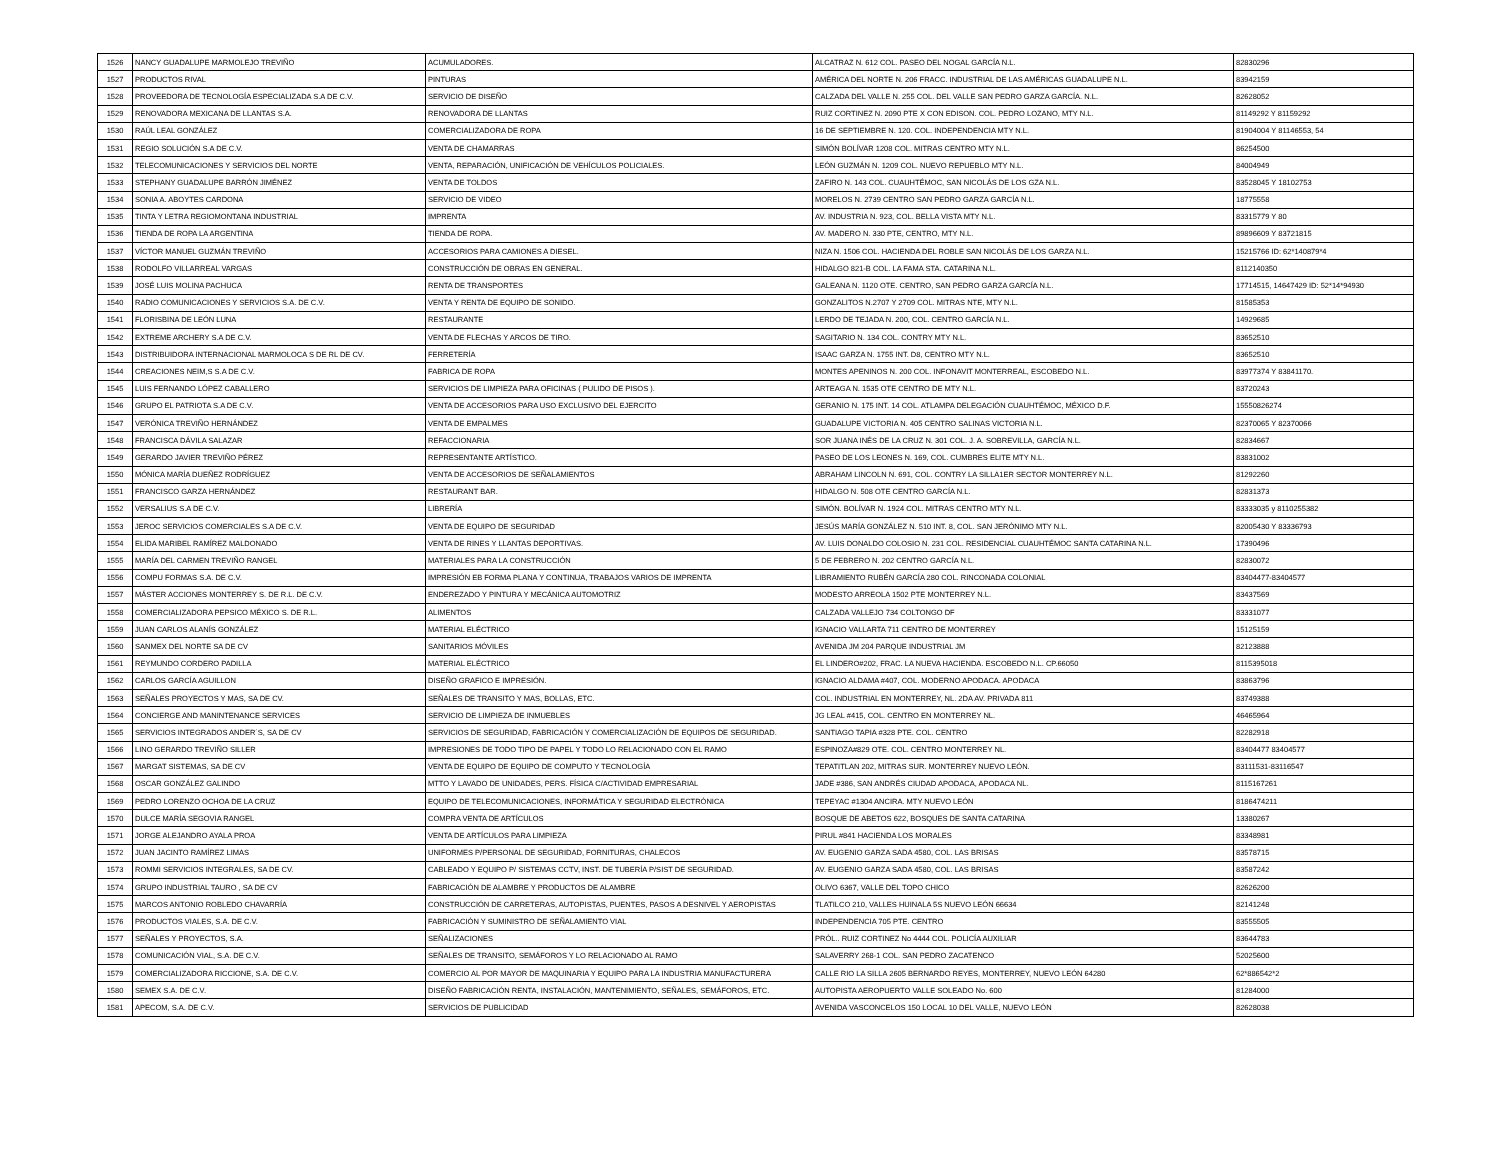| 1526 | NANCY GUADALUPE MARMOLEJO TREVIÑO | ACUMULADORES. | ALCATRAZ N. 612 COL. PASEO DEL NOGAL GARCÍA N.L. | 82830296 |
| 1527 | PRODUCTOS RIVAL | PINTURAS | AMÉRICA DEL NORTE N. 206 FRACC. INDUSTRIAL DE LAS AMÉRICAS GUADALUPE N.L. | 83942159 |
| 1528 | PROVEEDORA DE TECNOLOGÍA ESPECIALIZADA S.A DE C.V. | SERVICIO DE DISEÑO | CALZADA DEL VALLE N. 255 COL. DEL VALLE SAN PEDRO GARZA GARCÍA. N.L. | 82628052 |
| 1529 | RENOVADORA MEXICANA DE LLANTAS S.A. | RENOVADORA DE LLANTAS | RUIZ CORTINEZ N. 2090 PTE X CON EDISON. COL. PEDRO LOZANO, MTY N.L. | 81149292 Y 81159292 |
| 1530 | RAÚL LEAL GONZÁLEZ | COMERCIALIZADORA DE ROPA | 16 DE SEPTIEMBRE N. 120. COL. INDEPENDENCIA MTY N.L. | 81904004 Y 81146553, 54 |
| 1531 | REGIO SOLUCIÓN S.A DE C.V. | VENTA DE CHAMARRAS | SIMÓN BOLÍVAR 1208 COL. MITRAS CENTRO MTY N.L. | 86254500 |
| 1532 | TELECOMUNICACIONES Y SERVICIOS DEL NORTE | VENTA, REPARACIÓN, UNIFICACIÓN DE VEHÍCULOS POLICIALES. | LEÓN GUZMÁN N. 1209 COL. NUEVO REPUEBLO MTY N.L. | 84004949 |
| 1533 | STEPHANY GUADALUPE BARRÓN JIMÉNEZ | VENTA DE TOLDOS | ZAFIRO N. 143 COL. CUAUHTÉMOC, SAN NICOLÁS DE LOS GZA N.L. | 83528045 Y 18102753 |
| 1534 | SONIA A. ABOYTES CARDONA | SERVICIO DE VIDEO | MORELOS N. 2739 CENTRO SAN PEDRO GARZA GARCÍA N.L. | 18775558 |
| 1535 | TINTA Y LETRA REGIOMONTANA INDUSTRIAL | IMPRENTA | AV. INDUSTRIA N. 923, COL. BELLA VISTA MTY N.L. | 83315779 Y 80 |
| 1536 | TIENDA DE ROPA LA ARGENTINA | TIENDA DE ROPA. | AV. MADERO N. 330 PTE, CENTRO, MTY N.L. | 89896609 Y 83721815 |
| 1537 | VÍCTOR MANUEL GUZMÁN TREVIÑO | ACCESORIOS PARA CAMIONES A DIESEL. | NIZA N. 1506 COL. HACIENDA DEL ROBLE SAN NICOLÁS DE LOS GARZA N.L. | 15215766 ID: 62*140879*4 |
| 1538 | RODOLFO VILLARREAL VARGAS | CONSTRUCCIÓN DE OBRAS EN GENERAL. | HIDALGO 821-B COL. LA FAMA STA. CATARINA N.L. | 8112140350 |
| 1539 | JOSÉ LUIS MOLINA PACHUCA | RENTA DE TRANSPORTES | GALEANA N. 1120 OTE. CENTRO, SAN PEDRO GARZA GARCÍA N.L. | 17714515, 14647429 ID: 52*14*94930 |
| 1540 | RADIO COMUNICACIONES Y SERVICIOS S.A. DE C.V. | VENTA Y RENTA DE EQUIPO DE SONIDO. | GONZALITOS N.2707 Y 2709 COL. MITRAS NTE, MTY N.L. | 81585353 |
| 1541 | FLORISBINA DE LEÓN LUNA | RESTAURANTE | LERDO DE TEJADA N. 200, COL. CENTRO GARCÍA N.L. | 14929685 |
| 1542 | EXTREME ARCHERY S.A DE C.V. | VENTA DE FLECHAS Y ARCOS DE TIRO. | SAGITARIO N. 134 COL. CONTRY MTY N.L. | 83652510 |
| 1543 | DISTRIBUIDORA INTERNACIONAL MARMOLOCA S DE RL DE CV. | FERRETERÍA | ISAAC GARZA N. 1755 INT. D8, CENTRO MTY N.L. | 83652510 |
| 1544 | CREACIONES NEIM,S S.A DE C.V. | FABRICA DE ROPA | MONTES APENINOS N. 200 COL. INFONAVIT MONTERREAL, ESCOBEDO N.L. | 83977374 Y 83841170. |
| 1545 | LUIS FERNANDO LÓPEZ CABALLERO | SERVICIOS DE LIMPIEZA PARA OFICINAS ( PULIDO DE PISOS ). | ARTEAGA N. 1535 OTE CENTRO DE MTY N.L. | 83720243 |
| 1546 | GRUPO EL PATRIOTA S.A DE C.V. | VENTA DE ACCESORIOS PARA USO EXCLUSIVO DEL EJERCITO | GERANIO N. 175 INT. 14 COL. ATLAMPA DELEGACIÓN CUAUHTÉMOC, MÉXICO D.F. | 15550826274 |
| 1547 | VERÓNICA TREVIÑO HERNÁNDEZ | VENTA DE EMPALMES | GUADALUPE VICTORIA N. 405 CENTRO SALINAS VICTORIA N.L. | 82370065 Y 82370066 |
| 1548 | FRANCISCA DÁVILA SALAZAR | REFACCIONARIA | SOR JUANA INÉS DE LA CRUZ N. 301 COL. J. A. SOBREVILLA, GARCÍA N.L. | 82834667 |
| 1549 | GERARDO JAVIER TREVIÑO PÉREZ | REPRESENTANTE ARTÍSTICO. | PASEO DE LOS LEONES N. 169, COL. CUMBRES ELITE MTY N.L. | 83831002 |
| 1550 | MÓNICA MARÍA DUEÑEZ RODRÍGUEZ | VENTA DE ACCESORIOS DE SEÑALAMIENTOS | ABRAHAM LINCOLN N. 691, COL. CONTRY LA SILLA1ER SECTOR MONTERREY N.L. | 81292260 |
| 1551 | FRANCISCO GARZA HERNÁNDEZ | RESTAURANT BAR. | HIDALGO N. 508 OTE CENTRO GARCÍA N.L. | 82831373 |
| 1552 | VERSALIUS S.A DE C.V. | LIBRERÍA | SIMÓN. BOLÍVAR N. 1924 COL. MITRAS CENTRO MTY N.L. | 83333035 y 8110255382 |
| 1553 | JEROC SERVICIOS COMERCIALES S.A DE C.V. | VENTA DE EQUIPO DE SEGURIDAD | JESÚS MARÍA GONZÁLEZ N. 510 INT. 8, COL. SAN JERÓNIMO MTY N.L. | 82005430 Y 83336793 |
| 1554 | ELIDA MARIBEL RAMÍREZ MALDONADO | VENTA DE RINES Y LLANTAS DEPORTIVAS. | AV. LUIS DONALDO COLOSIO N. 231 COL. RESIDENCIAL CUAUHTÉMOC SANTA CATARINA N.L. | 17390496 |
| 1555 | MARÍA DEL CARMEN TREVIÑO RANGEL | MATERIALES PARA LA CONSTRUCCIÓN | 5 DE FEBRERO N. 202 CENTRO GARCÍA N.L. | 82830072 |
| 1556 | COMPU FORMAS S.A. DE C.V. | IMPRESIÓN EB FORMA PLANA Y CONTINUA, TRABAJOS VARIOS DE IMPRENTA | LIBRAMIENTO RUBÉN GARCÍA 280 COL. RINCONADA COLONIAL | 83404477-83404577 |
| 1557 | MÁSTER ACCIONES MONTERREY S. DE R.L. DE C.V. | ENDEREZADO Y PINTURA Y MECÁNICA AUTOMOTRIZ | MODESTO ARREOLA 1502 PTE MONTERREY N.L. | 83437569 |
| 1558 | COMERCIALIZADORA PEPSICO MÉXICO S. DE R.L. | ALIMENTOS | CALZADA VALLEJO 734 COLTONGO DF | 83331077 |
| 1559 | JUAN CARLOS ALANÍS GONZÁLEZ | MATERIAL ELÉCTRICO | IGNACIO VALLARTA 711 CENTRO DE MONTERREY | 15125159 |
| 1560 | SANMEX DEL NORTE SA DE CV | SANITARIOS MÓVILES | AVENIDA JM 204 PARQUE INDUSTRIAL JM | 82123888 |
| 1561 | REYMUNDO CORDERO PADILLA | MATERIAL ELÉCTRICO | EL LINDERO#202, FRAC. LA NUEVA HACIENDA. ESCOBEDO N.L. CP.66050 | 8115395018 |
| 1562 | CARLOS GARCÍA AGUILLON | DISEÑO GRAFICO E IMPRESIÓN. | IGNACIO ALDAMA #407, COL. MODERNO APODACA. APODACA | 83863796 |
| 1563 | SEÑALES PROYECTOS Y MAS, SA DE CV. | SEÑALES DE TRANSITO Y MAS, BOLLAS, ETC. | COL. INDUSTRIAL EN MONTERREY, NL. 2DA AV. PRIVADA 811 | 83749388 |
| 1564 | CONCIERGE AND MANINTENANCE SERVICES | SERVICIO DE LIMPIEZA DE INMUEBLES | JG LEAL #415, COL. CENTRO EN MONTERREY NL. | 46465964 |
| 1565 | SERVICIOS INTEGRADOS ANDER´S, SA DE CV | SERVICIOS DE SEGURIDAD, FABRICACIÓN Y COMERCIALIZACIÓN DE EQUIPOS DE SEGURIDAD. | SANTIAGO TAPIA #328 PTE. COL. CENTRO | 82282918 |
| 1566 | LINO GERARDO TREVIÑO SILLER | IMPRESIONES DE TODO TIPO DE PAPEL Y TODO LO RELACIONADO CON EL RAMO | ESPINOZA#829 OTE. COL. CENTRO MONTERREY NL. | 83404477 83404577 |
| 1567 | MARGAT SISTEMAS, SA DE CV | VENTA DE EQUIPO DE EQUIPO DE COMPUTO Y TECNOLOGÍA | TEPATITLAN 202, MITRAS SUR. MONTERREY NUEVO LEÓN. | 83111531-83116547 |
| 1568 | OSCAR GONZÁLEZ GALINDO | MTTO Y LAVADO DE UNIDADES, PERS. FÍSICA C/ACTIVIDAD EMPRESARIAL | JADE #386, SAN ANDRÉS CIUDAD APODACA, APODACA NL. | 8115167261 |
| 1569 | PEDRO LORENZO OCHOA DE LA CRUZ | EQUIPO DE TELECOMUNICACIONES, INFORMÁTICA Y SEGURIDAD ELECTRÓNICA | TEPEYAC #1304 ANCIRA. MTY NUEVO LEÓN | 8186474211 |
| 1570 | DULCE MARÍA SEGOVIA RANGEL | COMPRA VENTA DE ARTÍCULOS | BOSQUE DE ABETOS 622, BOSQUES DE SANTA CATARINA | 13380267 |
| 1571 | JORGE ALEJANDRO AYALA PROA | VENTA DE ARTÍCULOS PARA LIMPIEZA | PIRUL #841 HACIENDA LOS MORALES | 83348981 |
| 1572 | JUAN JACINTO RAMÍREZ LIMAS | UNIFORMES P/PERSONAL DE SEGURIDAD, FORNITURAS, CHALECOS | AV. EUGENIO GARZA SADA 4580, COL. LAS BRISAS | 83578715 |
| 1573 | ROMMI SERVICIOS INTEGRALES, SA DE CV. | CABLEADO Y EQUIPO P/ SISTEMAS CCTV, INST. DE TUBERÍA P/SIST DE SEGURIDAD. | AV. EUGENIO GARZA SADA 4580, COL. LAS BRISAS | 83587242 |
| 1574 | GRUPO INDUSTRIAL TAURO , SA DE CV | FABRICACIÓN DE ALAMBRE Y PRODUCTOS DE ALAMBRE | OLIVO 6367, VALLE DEL TOPO CHICO | 82626200 |
| 1575 | MARCOS ANTONIO ROBLEDO CHAVARRÍA | CONSTRUCCIÓN DE CARRETERAS, AUTOPISTAS, PUENTES, PASOS A DESNIVEL Y AEROPISTAS | TLATILCO 210, VALLES HUINALA 5S NUEVO LEÓN 66634 | 82141248 |
| 1576 | PRODUCTOS VIALES, S.A. DE C.V. | FABRICACIÓN Y SUMINISTRO DE SEÑALAMIENTO VIAL | INDEPENDENCIA 705 PTE. CENTRO | 83555505 |
| 1577 | SEÑALES Y PROYECTOS, S.A. | SEÑALIZACIONES | PRÓL.. RUIZ CORTINEZ No 4444 COL. POLICÍA AUXILIAR | 83644783 |
| 1578 | COMUNICACIÓN VIAL, S.A. DE C.V. | SEÑALES DE TRANSITO, SEMÁFOROS Y LO RELACIONADO AL RAMO | SALAVERRY 268-1 COL. SAN PEDRO ZACATENCO | 52025600 |
| 1579 | COMERCIALIZADORA RICCIONE, S.A. DE C.V. | COMERCIO AL POR MAYOR DE MAQUINARIA Y EQUIPO PARA LA INDUSTRIA MANUFACTURERA | CALLE RIO LA SILLA 2605 BERNARDO REYES, MONTERREY, NUEVO LEÓN 64280 | 62*886542*2 |
| 1580 | SEMEX S.A. DE C.V. | DISEÑO FABRICACIÓN RENTA, INSTALACIÓN, MANTENIMIENTO, SEÑALES, SEMÁFOROS, ETC. | AUTOPISTA AEROPUERTO VALLE SOLEADO No. 600 | 81284000 |
| 1581 | APECOM, S.A. DE C.V. | SERVICIOS DE PUBLICIDAD | AVENIDA VASCONCELOS 150 LOCAL 10 DEL VALLE, NUEVO LEÓN | 82628038 |